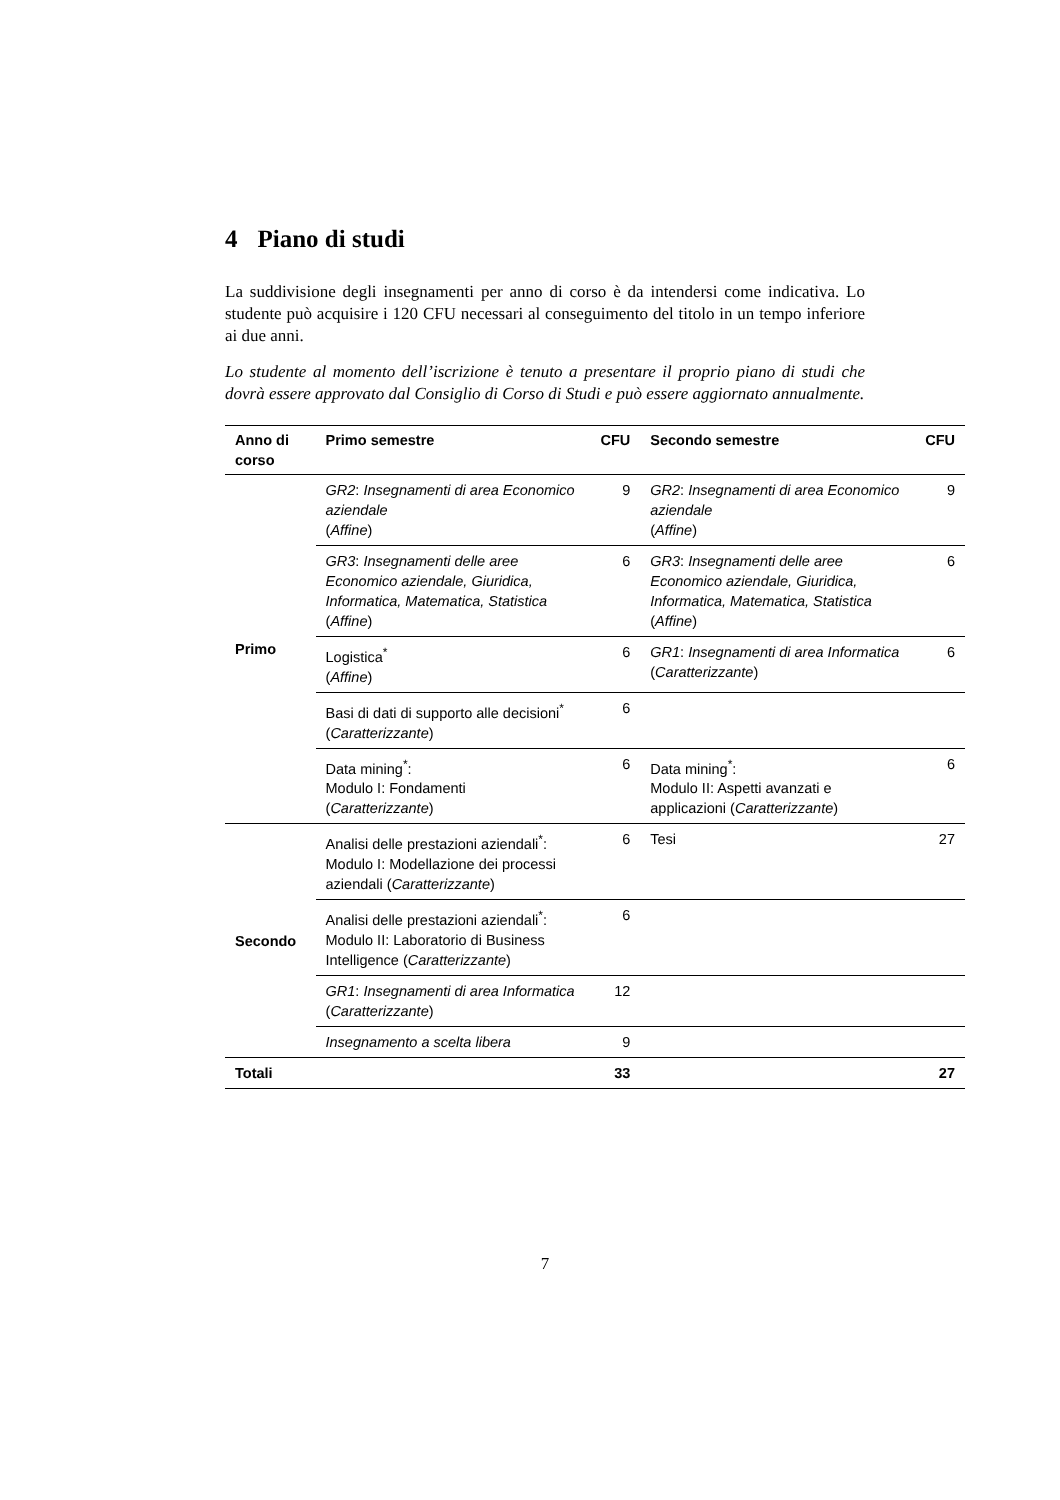4 Piano di studi
La suddivisione degli insegnamenti per anno di corso è da intendersi come indicativa. Lo studente può acquisire i 120 CFU necessari al conseguimento del titolo in un tempo inferiore ai due anni.
Lo studente al momento dell’iscrizione è tenuto a presentare il proprio piano di studi che dovrà essere approvato dal Consiglio di Corso di Studi e può essere aggiornato annualmente.
| Anno di corso | Primo semestre | CFU | Secondo semestre | CFU |
| --- | --- | --- | --- | --- |
| Primo | GR2 : Insegnamenti di area Economico aziendale ( Affine ) | 9 | GR2 : Insegnamenti di area Economico aziendale ( Affine ) | 9 |
| | GR3 : Insegnamenti delle aree Economico aziendale, Giuridica, Informatica, Matematica, Statistica ( Affine ) | 6 | GR3 : Insegnamenti delle aree Economico aziendale, Giuridica, Informatica, Matematica, Statistica ( Affine ) | 6 |
| | Logistica<sup>*</sup> ( Affine ) | 6 | GR1 : Insegnamenti di area Informatica ( Caratterizzante ) | 6 |
| | Basi di dati di supporto alle decisioni<sup>*</sup> ( Caratterizzante ) | 6 | | |
| | Data mining<sup>*</sup>: Modulo I: Fondamenti ( Caratterizzante ) | 6 | Data mining<sup>*</sup>: Modulo II: Aspetti avanzati e applicazioni ( Caratterizzante ) | 6 |
| Secondo | Analisi delle prestazioni aziendali<sup>*</sup>: Modulo I: Modellazione dei processi aziendali ( Caratterizzante ) | 6 | Tesi | 27 |
| | Analisi delle prestazioni aziendali<sup>*</sup>: Modulo II: Laboratorio di Business Intelligence ( Caratterizzante ) | 6 | | |
| | GR1 : Insegnamenti di area Informatica ( Caratterizzante ) | 12 | | |
| | Insegnamento a scelta libera | 9 | | |
| Totali | | 33 | | 27 |
7